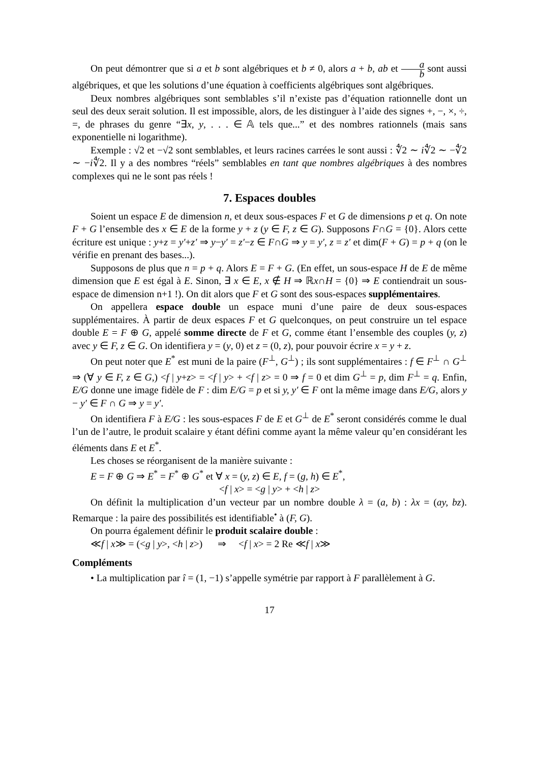On peut démontrer que si a et b sont algébriques et b ≠ 0, alors a + b, ab et a b sont aussi algébriques, et que les solutions d’une équation à coefficients algébriques sont algébriques.
Deux nombres algébriques sont semblables s’il n’existe pas d’équation rationnelle dont un seul des deux serait solution. Il est impossible, alors, de les distinguer à l’aide des signes +, −, ×, ÷, =, de phrases du genre “∃x, y, . . . ∈ 𝔸 tels que...” et des nombres rationnels (mais sans exponentielle ni logarithme).
Exemple : √2 et −√2 sont semblables, et leurs racines carrées le sont aussi : ∜2 ∼ i∜2 ∼ −∜2 ∼ −i∜2. Il y a des nombres “réels” semblables en tant que nombres algébriques à des nombres complexes qui ne le sont pas réels !
7. Espaces doubles
Soient un espace E de dimension n, et deux sous-espaces F et G de dimensions p et q. On note F + G l’ensemble des x ∈ E de la forme y + z (y ∈ F, z ∈ G). Supposons F∩G = {0}. Alors cette écriture est unique : y+z = y′+z′ ⇒ y−y′ = z′−z ∈ F∩G ⇒ y = y′, z = z′ et dim(F + G) = p + q (on le vérifie en prenant des bases...).
Supposons de plus que n = p + q. Alors E = F + G. (En effet, un sous-espace H de E de même dimension que E est égal à E. Sinon, ∃ x ∈ E, x ∉ H ⇒ ℝx∩H = {0} ⇒ E contiendrait un sous-espace de dimension n+1 !). On dit alors que F et G sont des sous-espaces supplémentaires.
On appellera espace double un espace muni d’une paire de deux sous-espaces supplémentaires. À partir de deux espaces F et G quelconques, on peut construire un tel espace double E = F ⊕ G, appelé somme directe de F et G, comme étant l’ensemble des couples (y, z) avec y ∈ F, z ∈ G. On identifiera y = (y, 0) et z = (0, z), pour pouvoir écrire x = y + z.
On peut noter que E<sup>*</sup> est muni de la paire (F<sup>⊥</sup>, G<sup>⊥</sup>) ; ils sont supplémentaires : f ∈ F<sup>⊥</sup> ∩ G<sup>⊥</sup> ⇒ (∀ y ∈ F, z ∈ G,) <f | y+z> = <f | y> + <f | z> = 0 ⇒ f = 0 et dim G<sup>⊥</sup> = p, dim F<sup>⊥</sup> = q. Enfin, E/G donne une image fidèle de F : dim E/G = p et si y, y′ ∈ F ont la même image dans E/G, alors y − y′ ∈ F ∩ G ⇒ y = y′.
On identifiera F à E/G : les sous-espaces F de E et G<sup>⊥</sup> de E<sup>*</sup> seront considérés comme le dual l’un de l’autre, le produit scalaire y étant défini comme ayant la même valeur qu’en considérant les éléments dans E et E<sup>*</sup>.
Les choses se réorganisent de la manière suivante :
E = F ⊕ G ⇒ E<sup>*</sup> = F<sup>*</sup> ⊕ G<sup>*</sup> et ∀ x = (y, z) ∈ E, f = (g, h) ∈ E<sup>*</sup>,
<f | x> = <g | y> + <h | z>
On définit la multiplication d’un vecteur par un nombre double λ = (a, b) : λx = (ay, bz). Remarque : la paire des possibilités est identifiable<sup>•</sup> à (F, G).
On pourra également définir le produit scalaire double :
≪f | x≫ = (<g | y>, <h | z>) ⇒ <f | x> = 2 Re ≪f | x≫
Compléments
• La multiplication par î = (1, −1) s’appelle symétrie par rapport à F parallèlement à G.
17